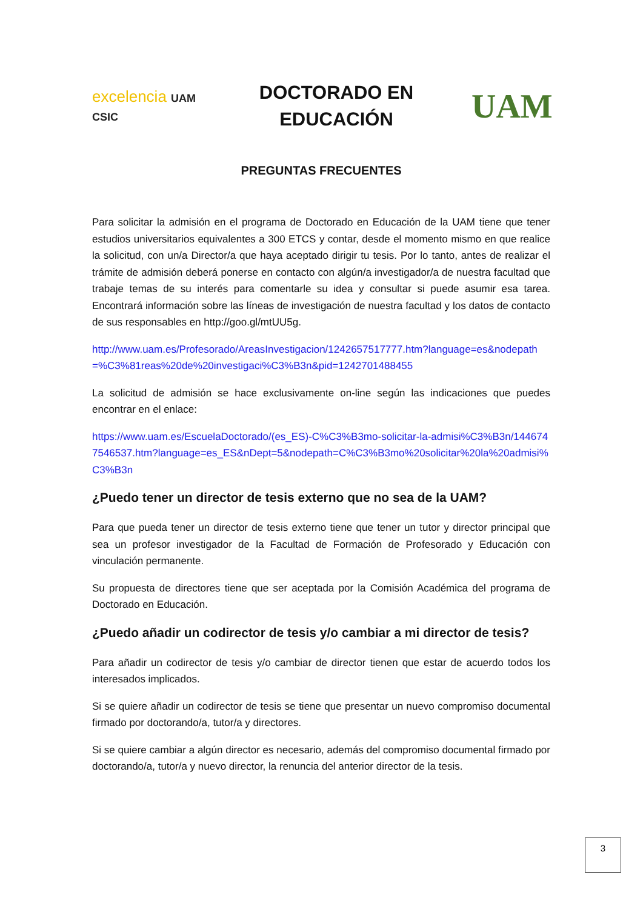excelencia UAM CSIC
DOCTORADO EN
EDUCACIÓN
UAM
PREGUNTAS FRECUENTES
Para solicitar la admisión en el programa de Doctorado en Educación de la UAM tiene que tener estudios universitarios equivalentes a 300 ETCS y contar, desde el momento mismo en que realice la solicitud, con un/a Director/a que haya aceptado dirigir tu tesis. Por lo tanto, antes de realizar el trámite de admisión deberá ponerse en contacto con algún/a investigador/a de nuestra facultad que trabaje temas de su interés para comentarle su idea y consultar si puede asumir esa tarea. Encontrará información sobre las líneas de investigación de nuestra facultad y los datos de contacto de sus responsables en http://goo.gl/mtUU5g.
http://www.uam.es/Profesorado/AreasInvestigacion/1242657517777.htm?language=es&nodepath=%C3%81reas%20de%20investigaci%C3%B3n&pid=1242701488455
La solicitud de admisión se hace exclusivamente on-line según las indicaciones que puedes encontrar en el enlace:
https://www.uam.es/EscuelaDoctorado/(es_ES)-C%C3%B3mo-solicitar-la-admisi%C3%B3n/1446747546537.htm?language=es_ES&nDept=5&nodepath=C%C3%B3mo%20solicitar%20la%20admisi%C3%B3n
¿Puedo tener un director de tesis externo que no sea de la UAM?
Para que pueda tener un director de tesis externo tiene que tener un tutor y director principal que sea un profesor investigador de la Facultad de Formación de Profesorado y Educación con vinculación permanente.
Su propuesta de directores tiene que ser aceptada por la Comisión Académica del programa de Doctorado en Educación.
¿Puedo añadir un codirector de tesis y/o cambiar a mi director de tesis?
Para añadir un codirector de tesis y/o cambiar de director tienen que estar de acuerdo todos los interesados implicados.
Si se quiere añadir un codirector de tesis se tiene que presentar un nuevo compromiso documental firmado por doctorando/a, tutor/a y directores.
Si se quiere cambiar a algún director es necesario, además del compromiso documental firmado por doctorando/a, tutor/a y nuevo director, la renuncia del anterior director de la tesis.
3